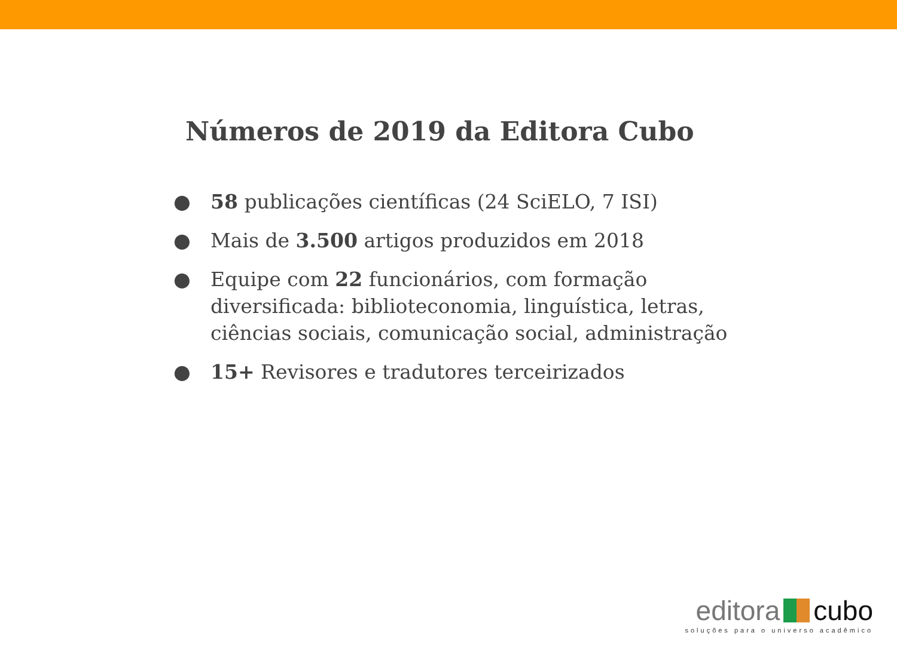Números de 2019 da Editora Cubo
● 58 publicações científicas (24 SciELO, 7 ISI)
● Mais de 3.500 artigos produzidos em 2018
● Equipe com 22 funcionários, com formação diversificada: biblioteconomia, linguística, letras, ciências sociais, comunicação social, administração
● 15+ Revisores e tradutores terceirizados
editora cubo
soluções para o universo acadêmico